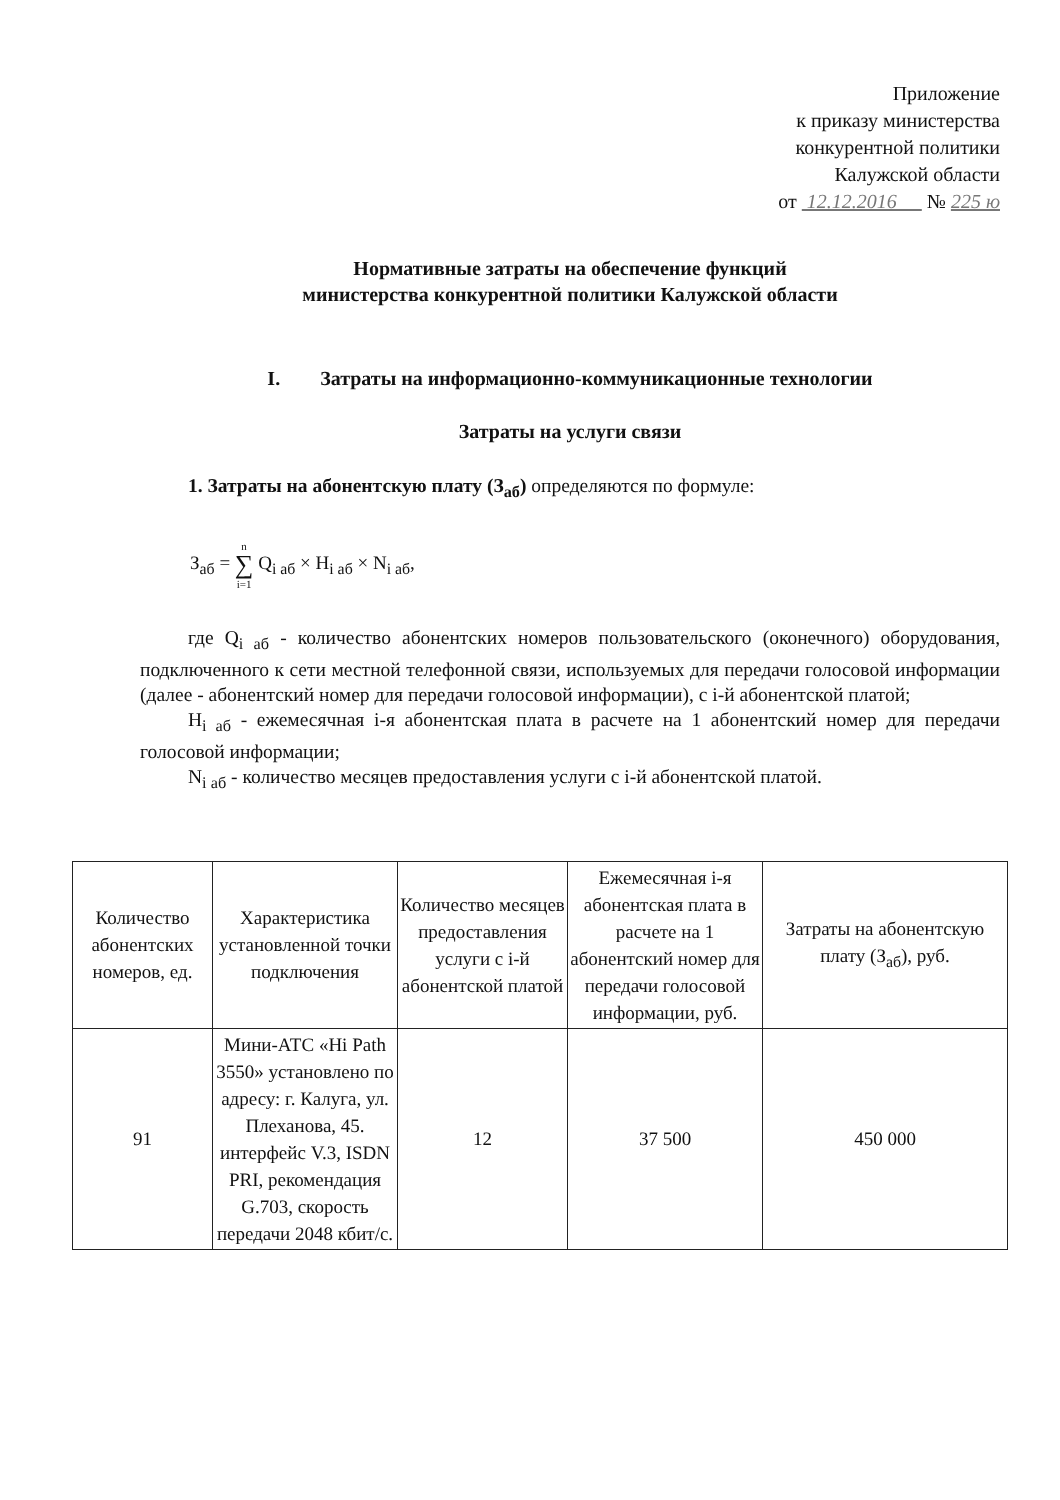Приложение
к приказу министерства
конкурентной политики
Калужской области
от 12.12.2016 № 225 ю
Нормативные затраты на обеспечение функций
министерства конкурентной политики Калужской области
I. Затраты на информационно-коммуникационные технологии
Затраты на услуги связи
1. Затраты на абонентскую плату (З<sub>аб</sub>) определяются по формуле:
З<sub>аб</sub> = n
∑
i=1 Q<sub>i аб</sub> × H<sub>i аб</sub> × N<sub>i аб</sub>,
где Q<sub>i аб</sub> - количество абонентских номеров пользовательского (оконечного) оборудования, подключенного к сети местной телефонной связи, используемых для передачи голосовой информации (далее - абонентский номер для передачи голосовой информации), с i-й абонентской платой;
H<sub>i аб</sub> - ежемесячная i-я абонентская плата в расчете на 1 абонентский номер для передачи голосовой информации;
N<sub>i аб</sub> - количество месяцев предоставления услуги с i-й абонентской платой.
| Количество абонентских номеров, ед. | Характеристика установленной точки подключения | Количество месяцев предоставления услуги с i-й абонентской платой | Ежемесячная i-я абонентская плата в расчете на 1 абонентский номер для передачи голосовой информации, руб. | Затраты на абонентскую плату (З<sub>аб</sub>), руб. |
| 91 | Мини-АТС «Hi Path 3550» установлено по адресу: г. Калуга, ул. Плеханова, 45. интерфейс V.3, ISDN PRI, рекомендация G.703, скорость передачи 2048 кбит/с. | 12 | 37 500 | 450 000 |